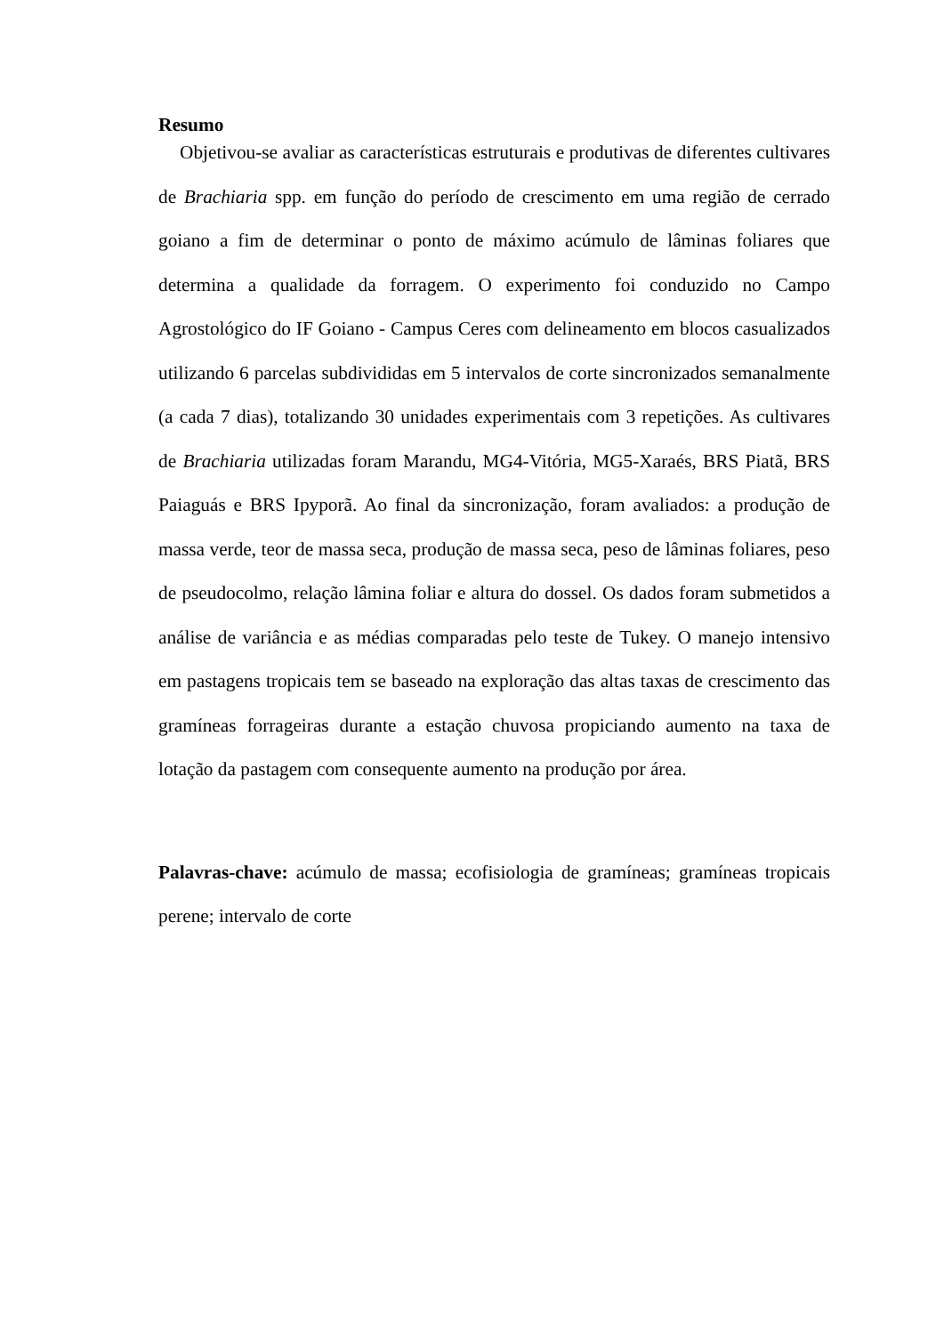Resumo
Objetivou-se avaliar as características estruturais e produtivas de diferentes cultivares de Brachiaria spp. em função do período de crescimento em uma região de cerrado goiano a fim de determinar o ponto de máximo acúmulo de lâminas foliares que determina a qualidade da forragem. O experimento foi conduzido no Campo Agrostológico do IF Goiano - Campus Ceres com delineamento em blocos casualizados utilizando 6 parcelas subdivididas em 5 intervalos de corte sincronizados semanalmente (a cada 7 dias), totalizando 30 unidades experimentais com 3 repetições. As cultivares de Brachiaria utilizadas foram Marandu, MG4-Vitória, MG5-Xaraés, BRS Piatã, BRS Paiaguás e BRS Ipyporã. Ao final da sincronização, foram avaliados: a produção de massa verde, teor de massa seca, produção de massa seca, peso de lâminas foliares, peso de pseudocolmo, relação lâmina foliar e altura do dossel. Os dados foram submetidos a análise de variância e as médias comparadas pelo teste de Tukey. O manejo intensivo em pastagens tropicais tem se baseado na exploração das altas taxas de crescimento das gramíneas forrageiras durante a estação chuvosa propiciando aumento na taxa de lotação da pastagem com consequente aumento na produção por área.
Palavras-chave: acúmulo de massa; ecofisiologia de gramíneas; gramíneas tropicais perene; intervalo de corte